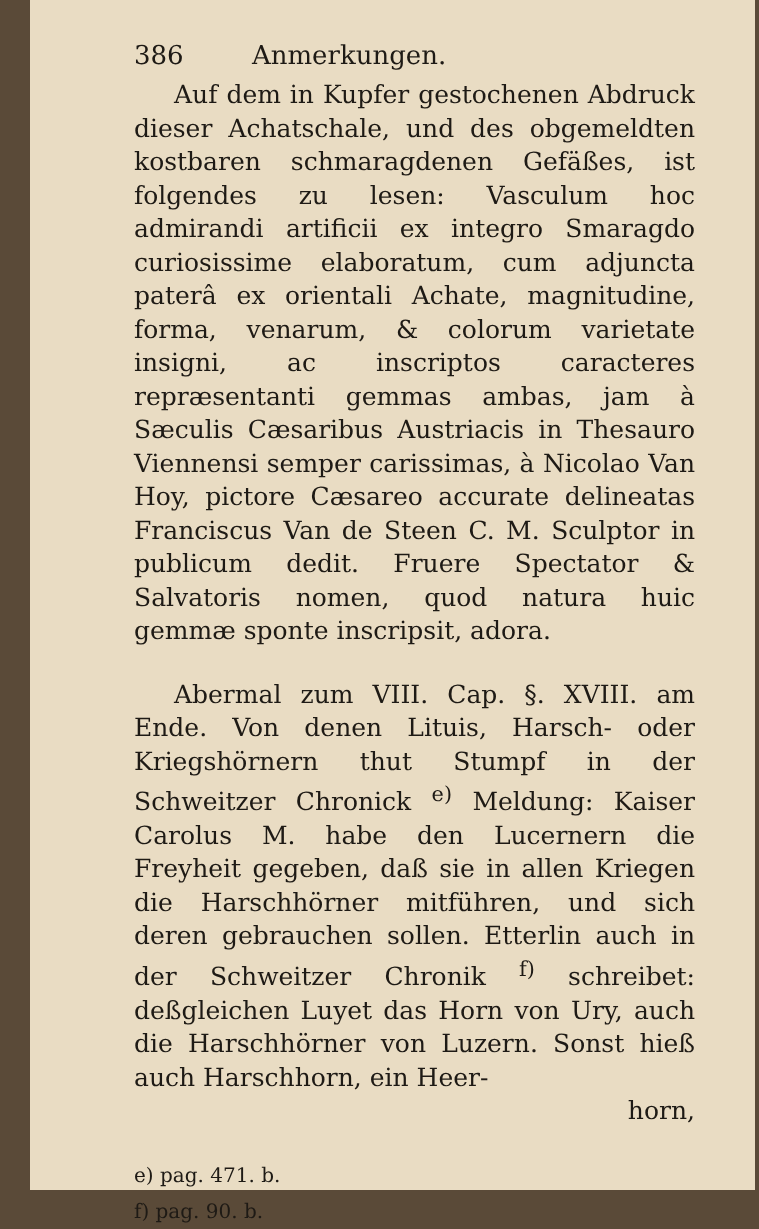386 Anmerkungen.
Auf dem in Kupfer gestochenen Abdruck dieser Achatschale, und des obgemeldten kostbaren schmaragdenen Gefäßes, ist folgendes zu lesen: Vasculum hoc admirandi artificii ex integro Smaragdo curiosissime elaboratum, cum adjuncta paterâ ex orientali Achate, magnitudine, forma, venarum, & colorum varietate insigni, ac inscriptos caracteres repræsentanti gemmas ambas, jam à Sæculis Cæsaribus Austriacis in Thesauro Viennensi semper carissimas, à Nicolao Van Hoy, pictore Cæsareo accurate delineatas Franciscus Van de Steen C. M. Sculptor in publicum dedit. Fruere Spectator & Salvatoris nomen, quod natura huic gemmæ sponte inscripsit, adora.
Abermal zum VIII. Cap. §. XVIII. am Ende. Von denen Lituis, Harsch- oder Kriegshörnern thut Stumpf in der Schweitzer Chronick <sup>e)</sup> Meldung: Kaiser Carolus M. habe den Lucernern die Freyheit gegeben, daß sie in allen Kriegen die Harschhörner mitführen, und sich deren gebrauchen sollen. Etterlin auch in der Schweitzer Chronik <sup>f)</sup> schreibet: deßgleichen Luyet das Horn von Ury, auch die Harschhörner von Luzern. Sonst hieß auch Harschhorn, ein Heer-
horn,
e) pag. 471. b.
f) pag. 90. b.